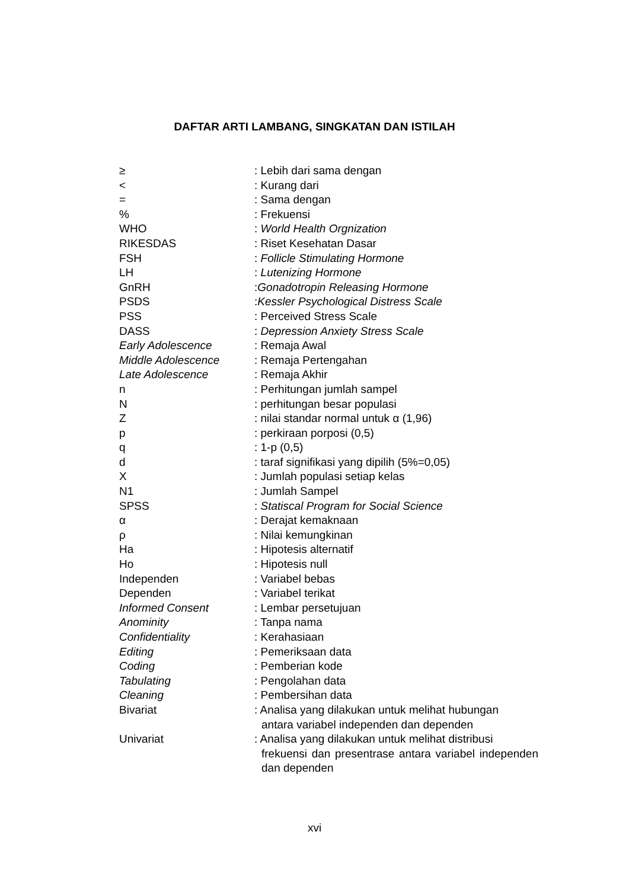DAFTAR ARTI LAMBANG, SINGKATAN DAN ISTILAH
| ≥ | : Lebih dari sama dengan |
| < | : Kurang dari |
| = | : Sama dengan |
| % | : Frekuensi |
| WHO | : World Health Orgnization |
| RIKESDAS | : Riset Kesehatan Dasar |
| FSH | : Follicle Stimulating Hormone |
| LH | : Lutenizing Hormone |
| GnRH | : Gonadotropin Releasing Hormone |
| PSDS | : Kessler Psychological Distress Scale |
| PSS | : Perceived Stress Scale |
| DASS | : Depression Anxiety Stress Scale |
| Early Adolescence | : Remaja Awal |
| Middle Adolescence | : Remaja Pertengahan |
| Late Adolescence | : Remaja Akhir |
| n | : Perhitungan jumlah sampel |
| N | : perhitungan besar populasi |
| Z | : nilai standar normal untuk α (1,96) |
| p | : perkiraan porposi (0,5) |
| q | : 1-p (0,5) |
| d | : taraf signifikasi yang dipilih (5%=0,05) |
| X | : Jumlah populasi setiap kelas |
| N1 | : Jumlah Sampel |
| SPSS | : Statiscal Program for Social Science |
| α | : Derajat kemaknaan |
| ρ | : Nilai kemungkinan |
| Ha | : Hipotesis alternatif |
| Ho | : Hipotesis null |
| Independen | : Variabel bebas |
| Dependen | : Variabel terikat |
| Informed Consent | : Lembar persetujuan |
| Anominity | : Tanpa nama |
| Confidentiality | : Kerahasiaan |
| Editing | : Pemeriksaan data |
| Coding | : Pemberian kode |
| Tabulating | : Pengolahan data |
| Cleaning | : Pembersihan data |
| Bivariat | : Analisa yang dilakukan untuk melihat hubungan antara variabel independen dan dependen |
| Univariat | : Analisa yang dilakukan untuk melihat distribusi frekuensi dan presentrase antara variabel independen dan dependen |
xvi